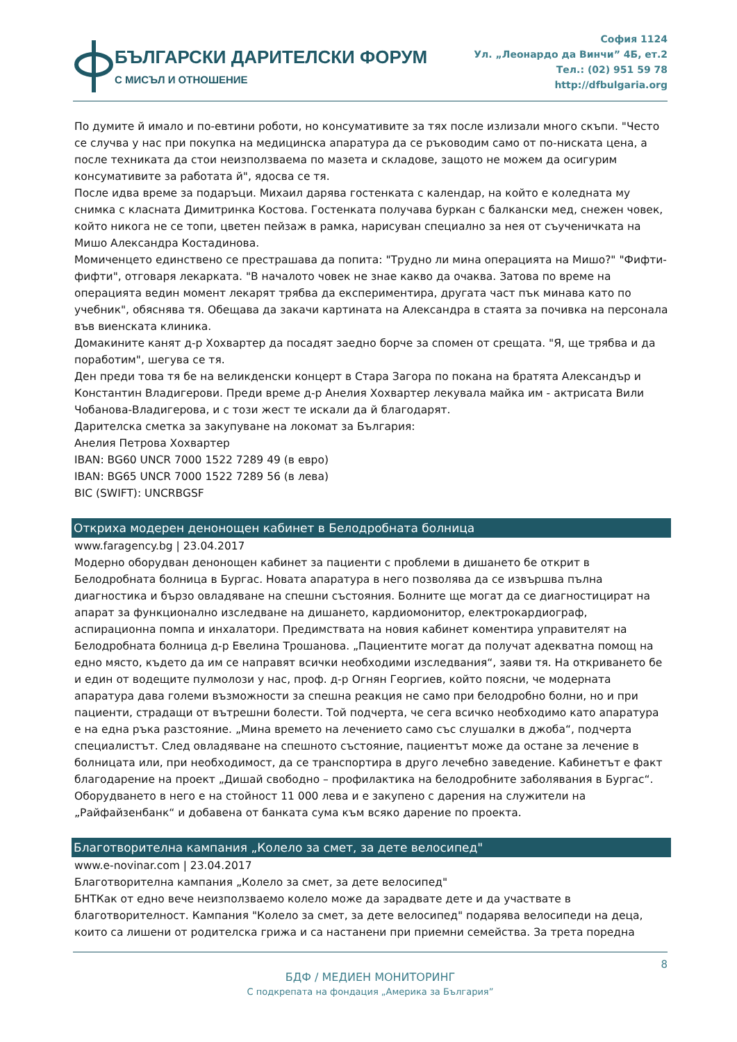БЪЛГАРСКИ ДАРИТЕЛСКИ ФОРУМ
С МИСЪЛ И ОТНОШЕНИЕ
София 1124
Ул. „Леонардо да Винчи” 4Б, ет.2
Тел.: (02) 951 59 78
http://dfbulgaria.org
По думите й имало и по-евтини роботи, но консумативите за тях после излизали много скъпи. "Често се случва у нас при покупка на медицинска апаратура да се ръководим само от по-ниската цена, а после техниката да стои неизползваема по мазета и складове, защото не можем да осигурим консумативите за работата й", ядосва се тя.
После идва време за подаръци. Михаил дарява гостенката с календар, на който е коледната му снимка с класната Димитринка Костова. Гостенката получава буркан с балкански мед, снежен човек, който никога не се топи, цветен пейзаж в рамка, нарисуван специално за нея от съученичката на Мишо Александра Костадинова.
Момиченцето единствено се престрашава да попита: "Трудно ли мина операцията на Мишо?" "Фифти-фифти", отговаря лекарката. "В началото човек не знае какво да очаква. Затова по време на операцията ведин момент лекарят трябва да експериментира, другата част пък минава като по учебник", обяснява тя. Обещава да закачи картината на Александра в стаята за почивка на персонала във виенската клиника.
Домакините канят д-р Хохвартер да посадят заедно борче за спомен от срещата. "Я, ще трябва и да поработим", шегува се тя.
Ден преди това тя бе на великденски концерт в Стара Загора по покана на братята Александър и Константин Владигерови. Преди време д-р Анелия Хохвартер лекувала майка им - актрисата Вили Чобанова-Владигерова, и с този жест те искали да й благодарят.
Дарителска сметка за закупуване на локомат за България:
Анелия Петрова Хохвартер
IBAN: BG60 UNCR 7000 1522 7289 49 (в евро)
IBAN: BG65 UNCR 7000 1522 7289 56 (в лева)
BIC (SWIFT): UNCRBGSF
Откриха модерен денонощен кабинет в Белодробната болница
www.faragency.bg | 23.04.2017
Модерно оборудван денонощен кабинет за пациенти с проблеми в дишането бе открит в Белодробната болница в Бургас. Новата апаратура в него позволява да се извършва пълна диагностика и бързо овладяване на спешни състояния. Болните ще могат да се диагностицират на апарат за функционално изследване на дишането, кардиомонитор, електрокардиограф, аспирационна помпа и инхалатори. Предимствата на новия кабинет коментира управителят на Белодробната болница д-р Евелина Трошанова. „Пациентите могат да получат адекватна помощ на едно място, където да им се направят всички необходими изследвания“, заяви тя. На откриването бе и един от водещите пулмолози у нас, проф. д-р Огнян Георгиев, който поясни, че модерната апаратура дава големи възможности за спешна реакция не само при белодробно болни, но и при пациенти, страдащи от вътрешни болести. Той подчерта, че сега всичко необходимо като апаратура е на една ръка разстояние. „Мина времето на лечението само със слушалки в джоба“, подчерта специалистът. След овладяване на спешното състояние, пациентът може да остане за лечение в болницата или, при необходимост, да се транспортира в друго лечебно заведение. Кабинетът е факт благодарение на проект „Дишай свободно – профилактика на белодробните заболявания в Бургас“. Оборудването в него е на стойност 11 000 лева и е закупено с дарения на служители на „Райфайзенбанк“ и добавена от банката сума към всяко дарение по проекта.
Благотворителна кампания „Колело за смет, за дете велосипед"
www.e-novinar.com | 23.04.2017
Благотворителна кампания „Колело за смет, за дете велосипед"
БНТКак от едно вече неизползваемо колело може да зарадвате дете и да участвате в благотворителност. Кампания "Колело за смет, за дете велосипед" подарява велосипеди на деца, които са лишени от родителска грижа и са настанени при приемни семейства. За трета поредна
8
БДФ / МЕДИЕН МОНИТОРИНГ
С подкрепата на фондация „Америка за България”